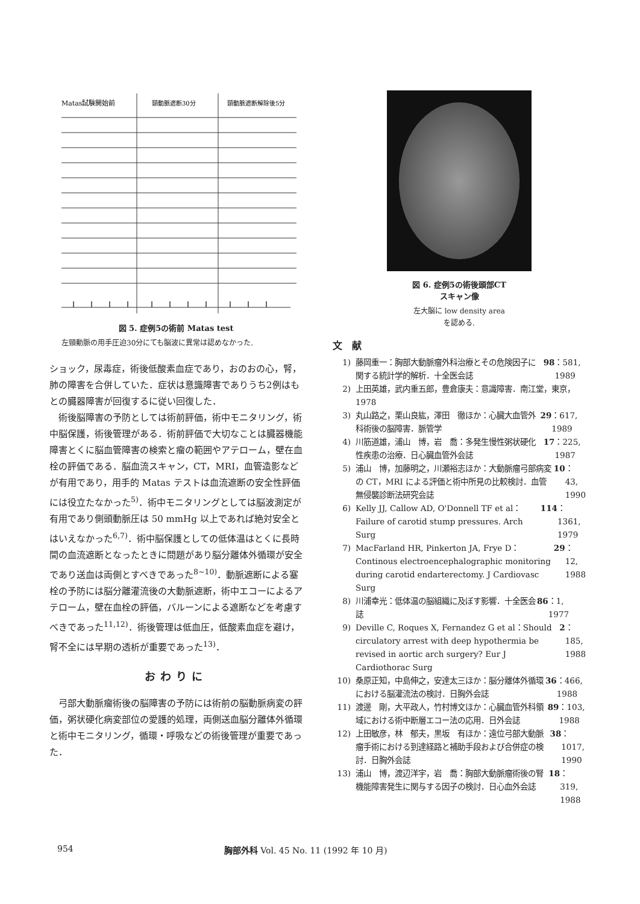Matas試験開始前
頸動脈遮断30分
頸動脈遮断解除後5分
図 5. 症例5の術前 Matas test
左頸動脈の用手圧迫30分にても脳波に異常は認めなかった.
ショック，尿毒症，術後低酸素血症であり，おのおの心，腎，肺の障害を合併していた．症状は意識障害でありうち2例はもとの臓器障害が回復するに従い回復した．
術後脳障害の予防としては術前評価，術中モニタリング，術中脳保護，術後管理がある．術前評価で大切なことは臓器機能障害とくに脳血管障害の検索と瘤の範囲やアテローム，壁在血栓の評価である．脳血流スキャン，CT，MRI，血管造影などが有用であり，用手的 Matas テストは血流遮断の安全性評価には役立たなかった<sup>5)</sup>．術中モニタリングとしては脳波測定が有用であり側頭動脈圧は 50 mmHg 以上であれば絶対安全とはいえなかった<sup>6,7)</sup>．術中脳保護としての低体温はとくに長時間の血流遮断となったときに問題があり脳分離体外循環が安全であり送血は両側とすべきであった<sup>8~10)</sup>．動脈遮断による塞栓の予防には脳分離灌流後の大動脈遮断，術中エコーによるアテローム，壁在血栓の評価，バルーンによる遮断などを考慮すべきであった<sup>11,12)</sup>．術後管理は低血圧，低酸素血症を避け，腎不全には早期の透析が重要であった<sup>13)</sup>．
おわりに
弓部大動脈瘤術後の脳障害の予防には術前の脳動脈病変の評価，粥状硬化病変部位の愛護的処理，両側送血脳分離体外循環と術中モニタリング，循環・呼吸などの術後管理が重要であった．
図 6. 症例5の術後頭部CT
スキャン像
左大脳に low density area
を認める.
文献
1) 藤岡重一：胸部大動脈瘤外科治療とその危険因子に関する統計学的解析．十全医会誌 98 ：581, 1989
2) 上田英雄，武内重五郎，豊倉康夫：意識障害．南江堂，東京，1978
3) 丸山路之，栗山良紘，澤田　徹ほか：心臓大血管外科術後の脳障害．脈管学 29 ：617, 1989
4) 川筋道雄，浦山　博，岩　喬：多発生慢性粥状硬化性疾患の治療．日心臓血管外会誌 17 ：225, 1987
5) 浦山　博，加藤明之，川瀬裕志ほか：大動脈瘤弓部病変の CT，MRI による評価と術中所見の比較検討．血管無侵襲診断法研究会誌 10 ：43, 1990
6) Kelly JJ, Callow AD, O'Donnell TF et al：Failure of carotid stump pressures. Arch Surg 114 ：1361, 1979
7) MacFarland HR, Pinkerton JA, Frye D：Continous electroencephalographic monitoring during carotid endarterectomy. J Cardiovasc Surg 29 ：12, 1988
8) 川浦幸光：低体温の脳組織に及ぼす影響．十全医会誌 86 ：1, 1977
9) Deville C, Roques X, Fernandez G et al：Should circulatory arrest with deep hypothermia be revised in aortic arch surgery? Eur J Cardiothorac Surg 2 ：185, 1988
10) 桑原正知，中島伸之，安達太三ほか：脳分離体外循環における脳灌流法の検討．日胸外会誌 36 ：466, 1988
11) 渡邊　剛，大平政人，竹村博文ほか：心臓血管外科領域における術中断層エコー法の応用．日外会誌 89 ：103, 1988
12) 上田敏彦，林　郁夫，黒坂　有ほか：遠位弓部大動脈瘤手術における到達経路と補助手段および合併症の検討．日胸外会誌 38 ：1017, 1990
13) 浦山　博，渡辺洋宇，岩　喬：胸部大動脈瘤術後の腎機能障害発生に関与する因子の検討．日心血外会誌 18 ：319, 1988
954 胸部外科 Vol. 45 No. 11 (1992 年 10 月)